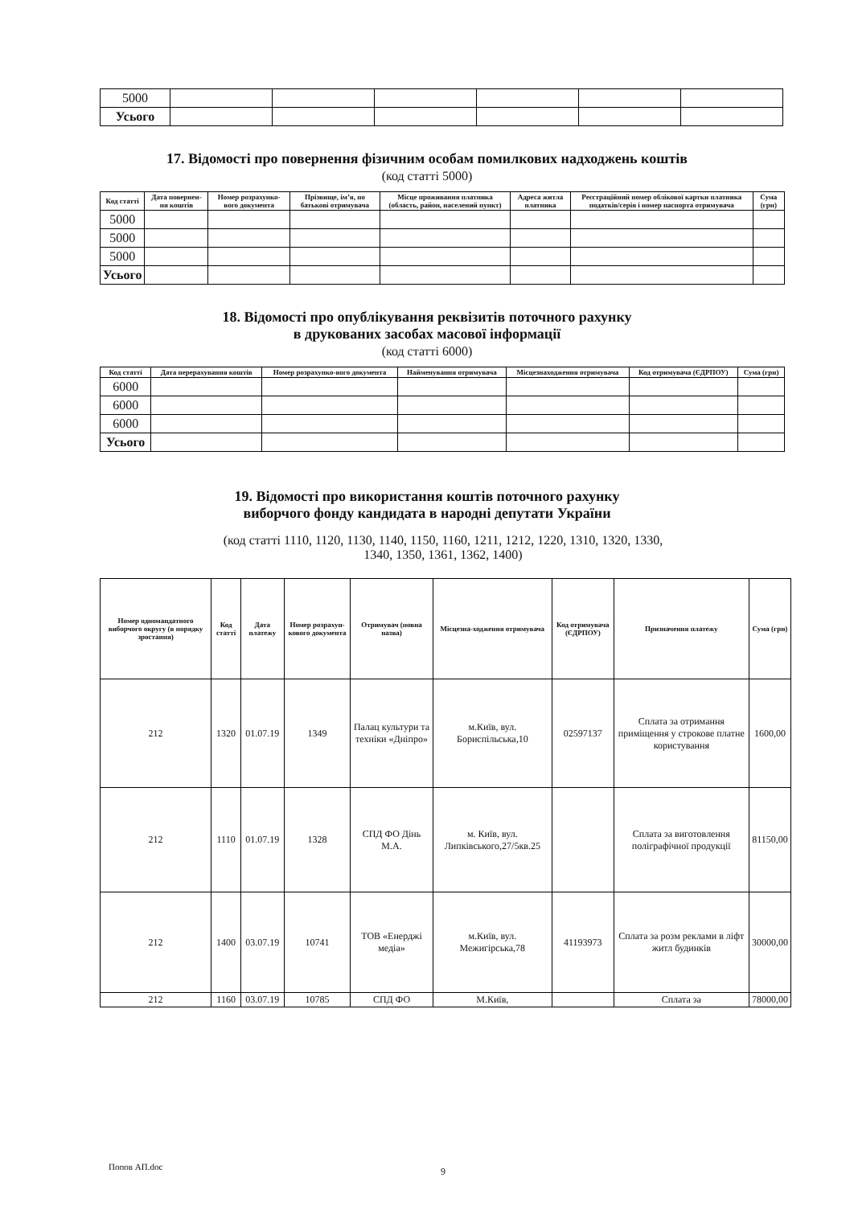| 5000 | | | | | | |
| Усього | | | | | | |
17. Відомості про повернення фізичним особам помилкових надходжень коштів
(код статті 5000)
| Код статті | Дата повернен-ня коштів | Номер розрахунко-вого документа | Прізвище, ім’я, по батькові отримувача | Місце проживання платника (область, район, населений пункт) | Адреса житла платника | Реєстраційний номер облікової картки платника податків/серія і номер паспорта отримувача | Сума (грн) |
| --- | --- | --- | --- | --- | --- | --- | --- |
| 5000 | | | | | | | |
| 5000 | | | | | | | |
| 5000 | | | | | | | |
| Усього | | | | | | | |
18. Відомості про опублікування реквізитів поточного рахунку
в друкованих засобах масової інформації
(код статті 6000)
| Код статті | Дата перерахування коштів | Номер розрахунко-вого документа | Найменування отримувача | Місцезнаходження отримувача | Код отримувача (ЄДРПОУ) | Сума (грн) |
| --- | --- | --- | --- | --- | --- | --- |
| 6000 | | | | | | |
| 6000 | | | | | | |
| 6000 | | | | | | |
| Усього | | | | | | |
19. Відомості про використання коштів поточного рахунку
виборчого фонду кандидата в народні депутати України
(код статті 1110, 1120, 1130, 1140, 1150, 1160, 1211, 1212, 1220, 1310, 1320, 1330,
1340, 1350, 1361, 1362, 1400)
| Номер одномандатного виборчого округу (в порядку зростання) | Код статті | Дата платежу | Номер розрахун-кового документа | Отримувач (повна назва) | Місцезна-ходження отримувача | Код отримувача (ЄДРПОУ) | Призначення платежу | Сума (грн) |
| --- | --- | --- | --- | --- | --- | --- | --- | --- |
| 212 | 1320 | 01.07.19 | 1349 | Палац культури та техніки «Дніпро» | м.Київ, вул. Бориспільська,10 | 02597137 | Сплата за отримання приміщення у строкове платне користування | 1600,00 |
| 212 | 1110 | 01.07.19 | 1328 | СПД ФО Дінь М.А. | м. Київ, вул. Липківського,27/5кв.25 | | Сплата за виготовлення поліграфічної продукції | 81150,00 |
| 212 | 1400 | 03.07.19 | 10741 | ТОВ «Енерджі медіа» | м.Київ, вул. Межигірська,78 | 41193973 | Сплата за розм реклами в ліфт житл будинків | 30000,00 |
| 212 | 1160 | 03.07.19 | 10785 | СПД ФО | М.Київ, | | Сплата за | 78000,00 |
Попов АП.doc 9